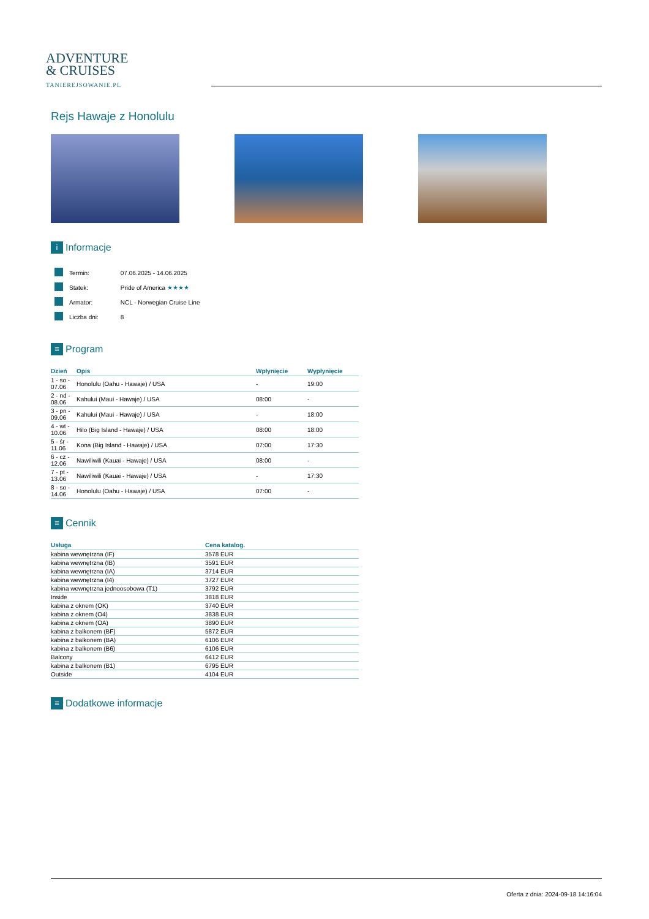ADVENTURE
& CRUISES
TANIEREJSOWANIE.PL
Rejs Hawaje z Honolulu
i Informacje
| | Termin: | 07.06.2025 - 14.06.2025 |
| | Statek: | Pride of America ★★★★ |
| | Armator: | NCL - Norwegian Cruise Line |
| | Liczba dni: | 8 |
≡ Program
| Dzień | Opis | Wpłynięcie | Wypłynięcie |
| --- | --- | --- | --- |
| 1 - so - 07.06 | Honolulu (Oahu - Hawaje) / USA | - | 19:00 |
| 2 - nd - 08.06 | Kahului (Maui - Hawaje) / USA | 08:00 | - |
| 3 - pn - 09.06 | Kahului (Maui - Hawaje) / USA | - | 18:00 |
| 4 - wt - 10.06 | Hilo (Big Island - Hawaje) / USA | 08:00 | 18:00 |
| 5 - śr - 11.06 | Kona (Big Island - Hawaje) / USA | 07:00 | 17:30 |
| 6 - cz - 12.06 | Nawiliwili (Kauai - Hawaje) / USA | 08:00 | - |
| 7 - pt - 13.06 | Nawiliwili (Kauai - Hawaje) / USA | - | 17:30 |
| 8 - so - 14.06 | Honolulu (Oahu - Hawaje) / USA | 07:00 | - |
≡ Cennik
| Usługa | Cena katalog. |
| --- | --- |
| kabina wewnętrzna (IF) | 3578 EUR |
| kabina wewnętrzna (IB) | 3591 EUR |
| kabina wewnętrzna (IA) | 3714 EUR |
| kabina wewnętrzna (I4) | 3727 EUR |
| kabina wewnętrzna jednoosobowa (T1) | 3792 EUR |
| Inside | 3818 EUR |
| kabina z oknem (OK) | 3740 EUR |
| kabina z oknem (O4) | 3838 EUR |
| kabina z oknem (OA) | 3890 EUR |
| kabina z balkonem (BF) | 5872 EUR |
| kabina z balkonem (BA) | 6106 EUR |
| kabina z balkonem (B6) | 6106 EUR |
| Balcony | 6412 EUR |
| kabina z balkonem (B1) | 6795 EUR |
| Outside | 4104 EUR |
≡ Dodatkowe informacje
Oferta z dnia: 2024-09-18 14:16:04